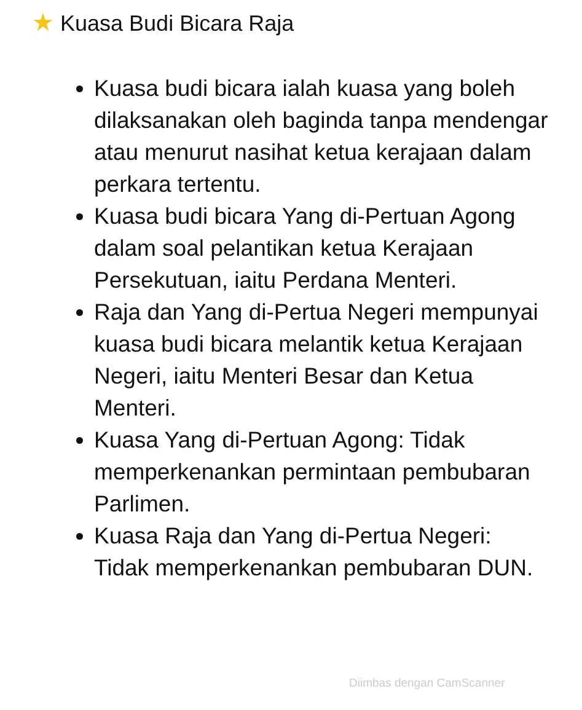★ Kuasa Budi Bicara Raja
Kuasa budi bicara ialah kuasa yang boleh dilaksanakan oleh baginda tanpa mendengar atau menurut nasihat ketua kerajaan dalam perkara tertentu.
Kuasa budi bicara Yang di-Pertuan Agong dalam soal pelantikan ketua Kerajaan Persekutuan, iaitu Perdana Menteri.
Raja dan Yang di-Pertua Negeri mempunyai kuasa budi bicara melantik ketua Kerajaan Negeri, iaitu Menteri Besar dan Ketua Menteri.
Kuasa Yang di-Pertuan Agong: Tidak memperkenankan permintaan pembubaran Parlimen.
Kuasa Raja dan Yang di-Pertua Negeri: Tidak memperkenankan pembubaran DUN.
Diimbas dengan CamScanner